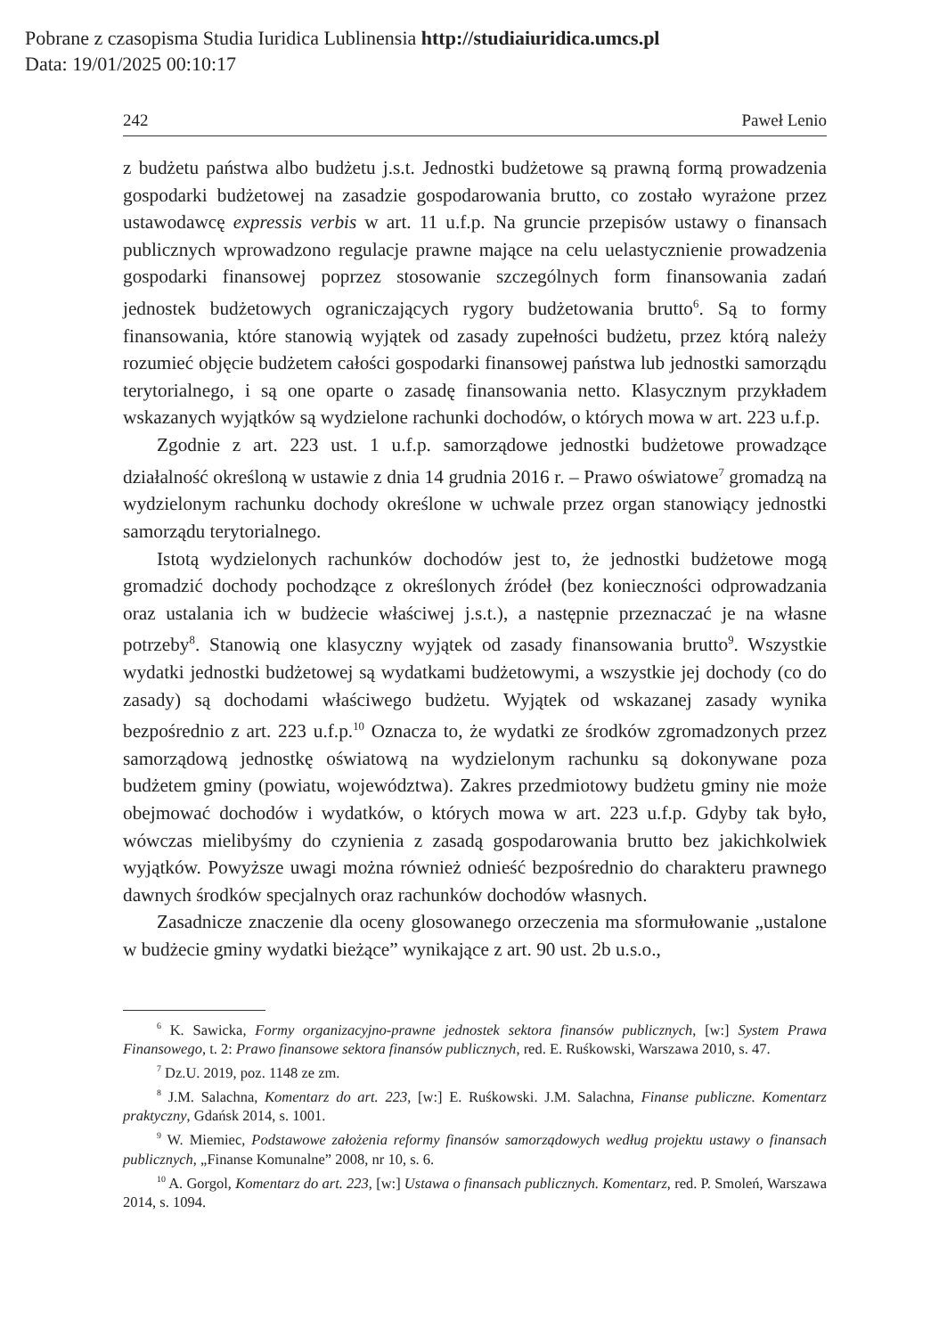Pobrane z czasopisma Studia Iuridica Lublinensia http://studiaiuridica.umcs.pl
Data: 19/01/2025 00:10:17
242 Paweł Lenio
z budżetu państwa albo budżetu j.s.t. Jednostki budżetowe są prawną formą prowadzenia gospodarki budżetowej na zasadzie gospodarowania brutto, co zostało wyrażone przez ustawodawcę expressis verbis w art. 11 u.f.p. Na gruncie przepisów ustawy o finansach publicznych wprowadzono regulacje prawne mające na celu uelastycznienie prowadzenia gospodarki finansowej poprzez stosowanie szczególnych form finansowania zadań jednostek budżetowych ograniczających rygory budżetowania brutto<sup>6</sup>. Są to formy finansowania, które stanowią wyjątek od zasady zupełności budżetu, przez którą należy rozumieć objęcie budżetem całości gospodarki finansowej państwa lub jednostki samorządu terytorialnego, i są one oparte o zasadę finansowania netto. Klasycznym przykładem wskazanych wyjątków są wydzielone rachunki dochodów, o których mowa w art. 223 u.f.p.
Zgodnie z art. 223 ust. 1 u.f.p. samorządowe jednostki budżetowe prowadzące działalność określoną w ustawie z dnia 14 grudnia 2016 r. – Prawo oświatowe<sup>7</sup> gromadzą na wydzielonym rachunku dochody określone w uchwale przez organ stanowiący jednostki samorządu terytorialnego.
Istotą wydzielonych rachunków dochodów jest to, że jednostki budżetowe mogą gromadzić dochody pochodzące z określonych źródeł (bez konieczności odprowadzania oraz ustalania ich w budżecie właściwej j.s.t.), a następnie przeznaczać je na własne potrzeby<sup>8</sup>. Stanowią one klasyczny wyjątek od zasady finansowania brutto<sup>9</sup>. Wszystkie wydatki jednostki budżetowej są wydatkami budżetowymi, a wszystkie jej dochody (co do zasady) są dochodami właściwego budżetu. Wyjątek od wskazanej zasady wynika bezpośrednio z art. 223 u.f.p.<sup>10</sup> Oznacza to, że wydatki ze środków zgromadzonych przez samorządową jednostkę oświatową na wydzielonym rachunku są dokonywane poza budżetem gminy (powiatu, województwa). Zakres przedmiotowy budżetu gminy nie może obejmować dochodów i wydatków, o których mowa w art. 223 u.f.p. Gdyby tak było, wówczas mielibyśmy do czynienia z zasadą gospodarowania brutto bez jakichkolwiek wyjątków. Powyższe uwagi można również odnieść bezpośrednio do charakteru prawnego dawnych środków specjalnych oraz rachunków dochodów własnych.
Zasadnicze znaczenie dla oceny glosowanego orzeczenia ma sformułowanie „ustalone w budżecie gminy wydatki bieżące” wynikające z art. 90 ust. 2b u.s.o.,
<sup>6</sup> K. Sawicka, Formy organizacyjno-prawne jednostek sektora finansów publicznych, [w:] System Prawa Finansowego, t. 2: Prawo finansowe sektora finansów publicznych, red. E. Ruśkowski, Warszawa 2010, s. 47.
<sup>7</sup> Dz.U. 2019, poz. 1148 ze zm.
<sup>8</sup> J.M. Salachna, Komentarz do art. 223, [w:] E. Ruśkowski. J.M. Salachna, Finanse publiczne. Komentarz praktyczny, Gdańsk 2014, s. 1001.
<sup>9</sup> W. Miemiec, Podstawowe założenia reformy finansów samorządowych według projektu ustawy o finansach publicznych, „Finanse Komunalne” 2008, nr 10, s. 6.
<sup>10</sup> A. Gorgol, Komentarz do art. 223, [w:] Ustawa o finansach publicznych. Komentarz, red. P. Smoleń, Warszawa 2014, s. 1094.